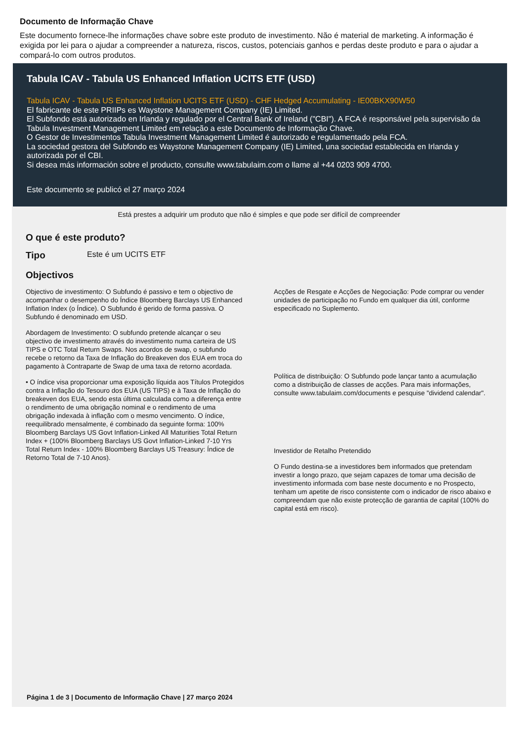Documento de Informação Chave
Este documento fornece-lhe informações chave sobre este produto de investimento. Não é material de marketing. A informação é exigida por lei para o ajudar a compreender a natureza, riscos, custos, potenciais ganhos e perdas deste produto e para o ajudar a compará-lo com outros produtos.
Tabula ICAV - Tabula US Enhanced Inflation UCITS ETF (USD)
Tabula ICAV - Tabula US Enhanced Inflation UCITS ETF (USD) - CHF Hedged Accumulating - IE00BKX90W50
El fabricante de este PRIIPs es Waystone Management Company (IE) Limited.
El Subfondo está autorizado en Irlanda y regulado por el Central Bank of Ireland ("CBI"). A FCA é responsável pela supervisão da Tabula Investment Management Limited em relação a este Documento de Informação Chave.
O Gestor de Investimentos Tabula Investment Management Limited é autorizado e regulamentado pela FCA.
La sociedad gestora del Subfondo es Waystone Management Company (IE) Limited, una sociedad establecida en Irlanda y autorizada por el CBI.
Si desea más información sobre el producto, consulte www.tabulaim.com o llame al +44 0203 909 4700.
Este documento se publicó el 27 março 2024
Está prestes a adquirir um produto que não é simples e que pode ser difícil de compreender
O que é este produto?
Tipo Este é um UCITS ETF
Objectivos
Objectivo de investimento: O Subfundo é passivo e tem o objectivo de acompanhar o desempenho do Índice Bloomberg Barclays US Enhanced Inflation Index (o Índice). O Subfundo é gerido de forma passiva. O Subfundo é denominado em USD.
Abordagem de Investimento: O subfundo pretende alcançar o seu objectivo de investimento através do investimento numa carteira de US TIPS e OTC Total Return Swaps. Nos acordos de swap, o subfundo recebe o retorno da Taxa de Inflação do Breakeven dos EUA em troca do pagamento à Contraparte de Swap de uma taxa de retorno acordada.
• O índice visa proporcionar uma exposição líquida aos Títulos Protegidos contra a Inflação do Tesouro dos EUA (US TIPS) e à Taxa de Inflação do breakeven dos EUA, sendo esta última calculada como a diferença entre o rendimento de uma obrigação nominal e o rendimento de uma obrigação indexada à inflação com o mesmo vencimento. O índice, reequilibrado mensalmente, é combinado da seguinte forma: 100% Bloomberg Barclays US Govt Inflation-Linked All Maturities Total Return Index + (100% Bloomberg Barclays US Govt Inflation-Linked 7-10 Yrs Total Return Index - 100% Bloomberg Barclays US Treasury: Índice de Retorno Total de 7-10 Anos).
Acções de Resgate e Acções de Negociação: Pode comprar ou vender unidades de participação no Fundo em qualquer dia útil, conforme especificado no Suplemento.
Política de distribuição: O Subfundo pode lançar tanto a acumulação como a distribuição de classes de acções. Para mais informações, consulte www.tabulaim.com/documents e pesquise "dividend calendar".
Investidor de Retalho Pretendido
O Fundo destina-se a investidores bem informados que pretendam investir a longo prazo, que sejam capazes de tomar uma decisão de investimento informada com base neste documento e no Prospecto, tenham um apetite de risco consistente com o indicador de risco abaixo e compreendam que não existe protecção de garantia de capital (100% do capital está em risco).
Página 1 de 3 | Documento de Informação Chave | 27 março 2024